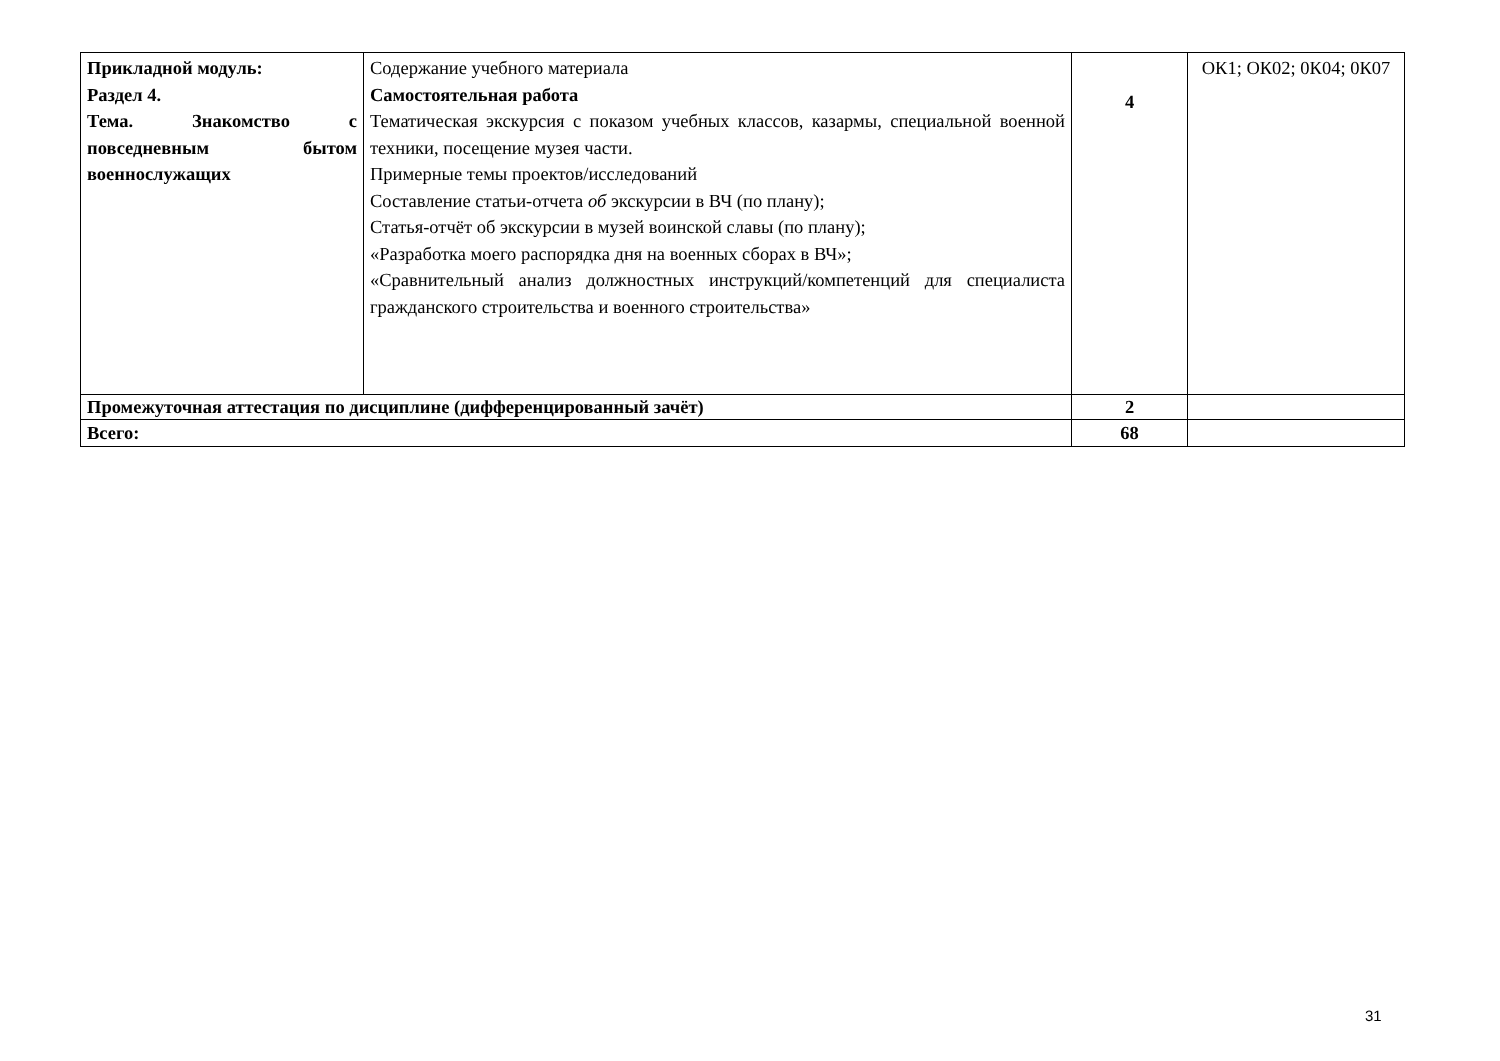| Прикладной модуль: Раздел 4. Тема. Знакомство с повседневным бытом военнослужащих | Содержание учебного материала Самостоятельная работа Тематическая экскурсия с показом учебных классов, казармы, специальной военной техники, посещение музея части. Примерные темы проектов/исследований Составление статьи-отчета об экскурсии в ВЧ (по плану); Статья-отчёт об экскурсии в музей воинской славы (по плану); «Разработка моего распорядка дня на военных сборах в ВЧ»; «Сравнительный анализ должностных инструкций/компетенций для специалиста гражданского строительства и военного строительства» | 4 | ОК1; ОК02; 0К04; 0К07 |
| Промежуточная аттестация по дисциплине (дифференцированный зачёт) | | 2 | |
| Всего: | | 68 | |
31